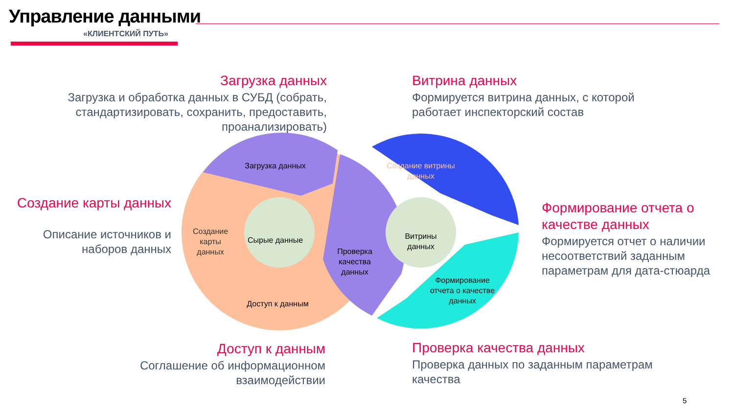Управление данными
«КЛИЕНТСКИЙ ПУТЬ»
Загрузка данных
Загрузка и обработка данных в СУБД (собрать, стандартизировать, сохранить, предоставить, проанализировать)
Витрина данных
Формируется витрина данных, с которой работает инспекторский состав
Создание карты данных
Описание источников и наборов данных
Формирование отчета о качестве данных
Формируется отчет о наличии несоответствий заданным параметрам для дата-стюарда
Доступ к данным
Соглашение об информационном взаимодействии
Проверка качества данных
Проверка данных по заданным параметрам качества
Загрузка данных
Создание карты данных
Сырые данные
Доступ к данным
Проверка качества данных
Создание витрины данных
Витрины данных
Формирование отчета о качестве данных
5